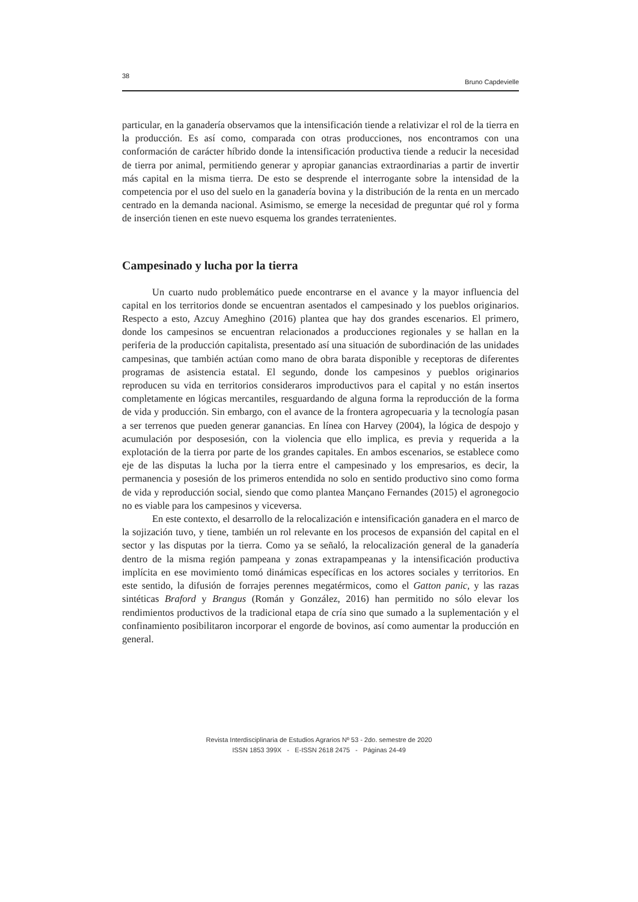38 Bruno Capdevielle
particular, en la ganadería observamos que la intensificación tiende a relativizar el rol de la tierra en la producción. Es así como, comparada con otras producciones, nos encontramos con una conformación de carácter híbrido donde la intensificación productiva tiende a reducir la necesidad de tierra por animal, permitiendo generar y apropiar ganancias extraordinarias a partir de invertir más capital en la misma tierra. De esto se desprende el interrogante sobre la intensidad de la competencia por el uso del suelo en la ganadería bovina y la distribución de la renta en un mercado centrado en la demanda nacional. Asimismo, se emerge la necesidad de preguntar qué rol y forma de inserción tienen en este nuevo esquema los grandes terratenientes.
Campesinado y lucha por la tierra
Un cuarto nudo problemático puede encontrarse en el avance y la mayor influencia del capital en los territorios donde se encuentran asentados el campesinado y los pueblos originarios. Respecto a esto, Azcuy Ameghino (2016) plantea que hay dos grandes escenarios. El primero, donde los campesinos se encuentran relacionados a producciones regionales y se hallan en la periferia de la producción capitalista, presentado así una situación de subordinación de las unidades campesinas, que también actúan como mano de obra barata disponible y receptoras de diferentes programas de asistencia estatal. El segundo, donde los campesinos y pueblos originarios reproducen su vida en territorios consideraros improductivos para el capital y no están insertos completamente en lógicas mercantiles, resguardando de alguna forma la reproducción de la forma de vida y producción. Sin embargo, con el avance de la frontera agropecuaria y la tecnología pasan a ser terrenos que pueden generar ganancias. En línea con Harvey (2004), la lógica de despojo y acumulación por desposesión, con la violencia que ello implica, es previa y requerida a la explotación de la tierra por parte de los grandes capitales. En ambos escenarios, se establece como eje de las disputas la lucha por la tierra entre el campesinado y los empresarios, es decir, la permanencia y posesión de los primeros entendida no solo en sentido productivo sino como forma de vida y reproducción social, siendo que como plantea Mançano Fernandes (2015) el agronegocio no es viable para los campesinos y viceversa.
En este contexto, el desarrollo de la relocalización e intensificación ganadera en el marco de la sojización tuvo, y tiene, también un rol relevante en los procesos de expansión del capital en el sector y las disputas por la tierra. Como ya se señaló, la relocalización general de la ganadería dentro de la misma región pampeana y zonas extrapampeanas y la intensificación productiva implícita en ese movimiento tomó dinámicas específicas en los actores sociales y territorios. En este sentido, la difusión de forrajes perennes megatérmicos, como el Gatton panic, y las razas sintéticas Braford y Brangus (Román y González, 2016) han permitido no sólo elevar los rendimientos productivos de la tradicional etapa de cría sino que sumado a la suplementación y el confinamiento posibilitaron incorporar el engorde de bovinos, así como aumentar la producción en general.
Revista Interdisciplinaria de Estudios Agrarios Nº 53 - 2do. semestre de 2020
ISSN 1853 399X - E-ISSN 2618 2475 - Páginas 24-49